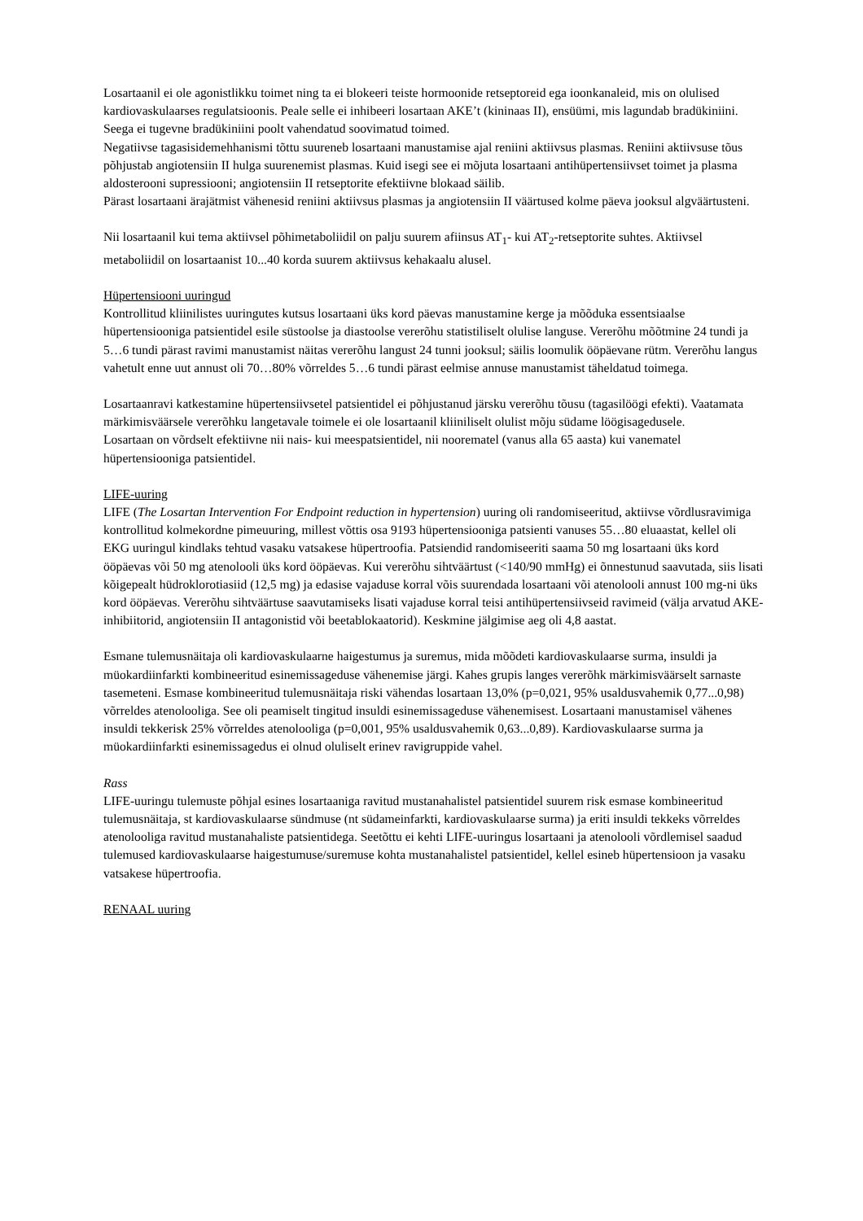Losartaanil ei ole agonistlikku toimet ning ta ei blokeeri teiste hormoonide retseptoreid ega ioonkanaleid, mis on olulised kardiovaskulaarses regulatsioonis. Peale selle ei inhibeeri losartaan AKE’t (kininaas II), ensüümi, mis lagundab bradükiniini. Seega ei tugevne bradükiniini poolt vahendatud soovimatud toimed.
Negatiivse tagasisidemehhanismi tõttu suureneb losartaani manustamise ajal reniini aktiivsus plasmas. Reniini aktiivsuse tõus põhjustab angiotensiin II hulga suurenemist plasmas. Kuid isegi see ei mõjuta losartaani antihüpertensiivset toimet ja plasma aldosterooni supressiooni; angiotensiin II retseptorite efektiivne blokaad säilib.
Pärast losartaani ärajätmist vähenesid reniini aktiivsus plasmas ja angiotensiin II väärtused kolme päeva jooksul algväärtusteni.
Nii losartaanil kui tema aktiivsel põhimetaboliidil on palju suurem afiinsus AT<sub>1</sub>- kui AT<sub>2</sub>-retseptorite suhtes. Aktiivsel metaboliidil on losartaanist 10...40 korda suurem aktiivsus kehakaalu alusel.
Hüpertensiooni uuringud
Kontrollitud kliinilistes uuringutes kutsus losartaani üks kord päevas manustamine kerge ja mõõduka essentsiaalse hüpertensiooniga patsientidel esile süstoolse ja diastoolse vererõhu statistiliselt olulise languse. Vererõhu mõõtmine 24 tundi ja 5…6 tundi pärast ravimi manustamist näitas vererõhu langust 24 tunni jooksul; säilis loomulik ööpäevane rütm. Vererõhu langus vahetult enne uut annust oli 70…80% võrreldes 5…6 tundi pärast eelmise annuse manustamist täheldatud toimega.
Losartaanravi katkestamine hüpertensiivsetel patsientidel ei põhjustanud järsku vererõhu tõusu (tagasilöögi efekti). Vaatamata märkimisväärsele vererõhku langetavale toimele ei ole losartaanil kliiniliselt olulist mõju südame löögisagedusele.
Losartaan on võrdselt efektiivne nii nais- kui meespatsientidel, nii noorematel (vanus alla 65 aasta) kui vanematel hüpertensiooniga patsientidel.
LIFE-uuring
LIFE (The Losartan Intervention For Endpoint reduction in hypertension) uuring oli randomiseeritud, aktiivse võrdlusravimiga kontrollitud kolmekordne pimeuuring, millest võttis osa 9193 hüpertensiooniga patsienti vanuses 55…80 eluaastat, kellel oli EKG uuringul kindlaks tehtud vasaku vatsakese hüpertroofia. Patsiendid randomiseeriti saama 50 mg losartaani üks kord ööpäevas või 50 mg atenolooli üks kord ööpäevas. Kui vererõhu sihtväärtust (<140/90 mmHg) ei õnnestunud saavutada, siis lisati kõigepealt hüdroklorotiasiid (12,5 mg) ja edasise vajaduse korral võis suurendada losartaani või atenolooli annust 100 mg-ni üks kord ööpäevas. Vererõhu sihtväärtuse saavutamiseks lisati vajaduse korral teisi antihüpertensiivseid ravimeid (välja arvatud AKE-inhibiitorid, angiotensiin II antagonistid või beetablokaatorid). Keskmine jälgimise aeg oli 4,8 aastat.
Esmane tulemusnäitaja oli kardiovaskulaarne haigestumus ja suremus, mida mõõdeti kardiovaskulaarse surma, insuldi ja müokardiinfarkti kombineeritud esinemissageduse vähenemise järgi. Kahes grupis langes vererõhk märkimisväärselt sarnaste tasemeteni. Esmase kombineeritud tulemusnäitaja riski vähendas losartaan 13,0% (p=0,021, 95% usaldusvahemik 0,77...0,98) võrreldes atenolooliga. See oli peamiselt tingitud insuldi esinemissageduse vähenemisest. Losartaani manustamisel vähenes insuldi tekkerisk 25% võrreldes atenolooliga (p=0,001, 95% usaldusvahemik 0,63...0,89). Kardiovaskulaarse surma ja müokardiinfarkti esinemissagedus ei olnud oluliselt erinev ravigruppide vahel.
Rass
LIFE-uuringu tulemuste põhjal esines losartaaniga ravitud mustanahalistel patsientidel suurem risk esmase kombineeritud tulemusnäitaja, st kardiovaskulaarse sündmuse (nt südameinfarkti, kardiovaskulaarse surma) ja eriti insuldi tekkeks võrreldes atenolooliga ravitud mustanahaliste patsientidega. Seetõttu ei kehti LIFE-uuringus losartaani ja atenolooli võrdlemisel saadud tulemused kardiovaskulaarse haigestumuse/suremuse kohta mustanahalistel patsientidel, kellel esineb hüpertensioon ja vasaku vatsakese hüpertroofia.
RENAAL uuring